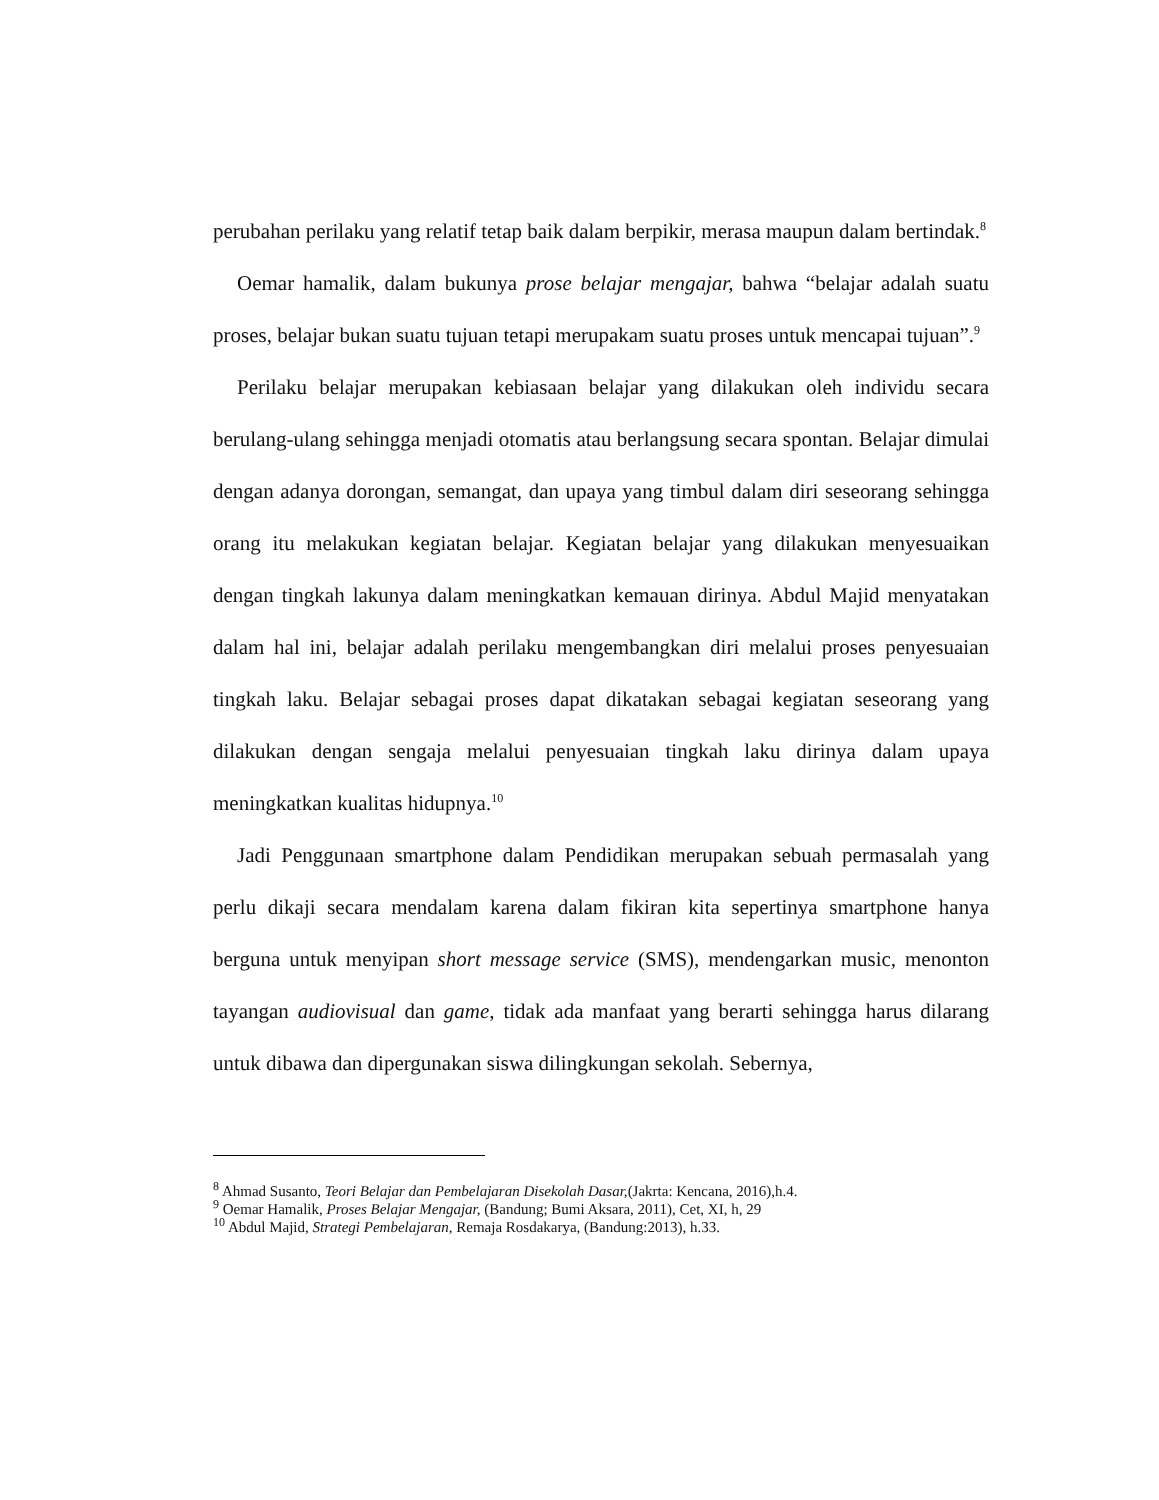perubahan perilaku yang relatif tetap baik dalam berpikir, merasa maupun dalam bertindak.<sup>8</sup>
Oemar hamalik, dalam bukunya prose belajar mengajar, bahwa “belajar adalah suatu proses, belajar bukan suatu tujuan tetapi merupakam suatu proses untuk mencapai tujuan”.<sup>9</sup>
Perilaku belajar merupakan kebiasaan belajar yang dilakukan oleh individu secara berulang-ulang sehingga menjadi otomatis atau berlangsung secara spontan. Belajar dimulai dengan adanya dorongan, semangat, dan upaya yang timbul dalam diri seseorang sehingga orang itu melakukan kegiatan belajar. Kegiatan belajar yang dilakukan menyesuaikan dengan tingkah lakunya dalam meningkatkan kemauan dirinya. Abdul Majid menyatakan dalam hal ini, belajar adalah perilaku mengembangkan diri melalui proses penyesuaian tingkah laku. Belajar sebagai proses dapat dikatakan sebagai kegiatan seseorang yang dilakukan dengan sengaja melalui penyesuaian tingkah laku dirinya dalam upaya meningkatkan kualitas hidupnya.<sup>10</sup>
Jadi Penggunaan smartphone dalam Pendidikan merupakan sebuah permasalah yang perlu dikaji secara mendalam karena dalam fikiran kita sepertinya smartphone hanya berguna untuk menyipan short message service (SMS), mendengarkan music, menonton tayangan audiovisual dan game, tidak ada manfaat yang berarti sehingga harus dilarang untuk dibawa dan dipergunakan siswa dilingkungan sekolah. Sebernya,
<sup>8</sup> Ahmad Susanto, Teori Belajar dan Pembelajaran Disekolah Dasar,(Jakrta: Kencana, 2016),h.4.
<sup>9</sup> Oemar Hamalik, Proses Belajar Mengajar, (Bandung; Bumi Aksara, 2011), Cet, XI, h, 29
<sup>10</sup> Abdul Majid, Strategi Pembelajaran, Remaja Rosdakarya, (Bandung:2013), h.33.